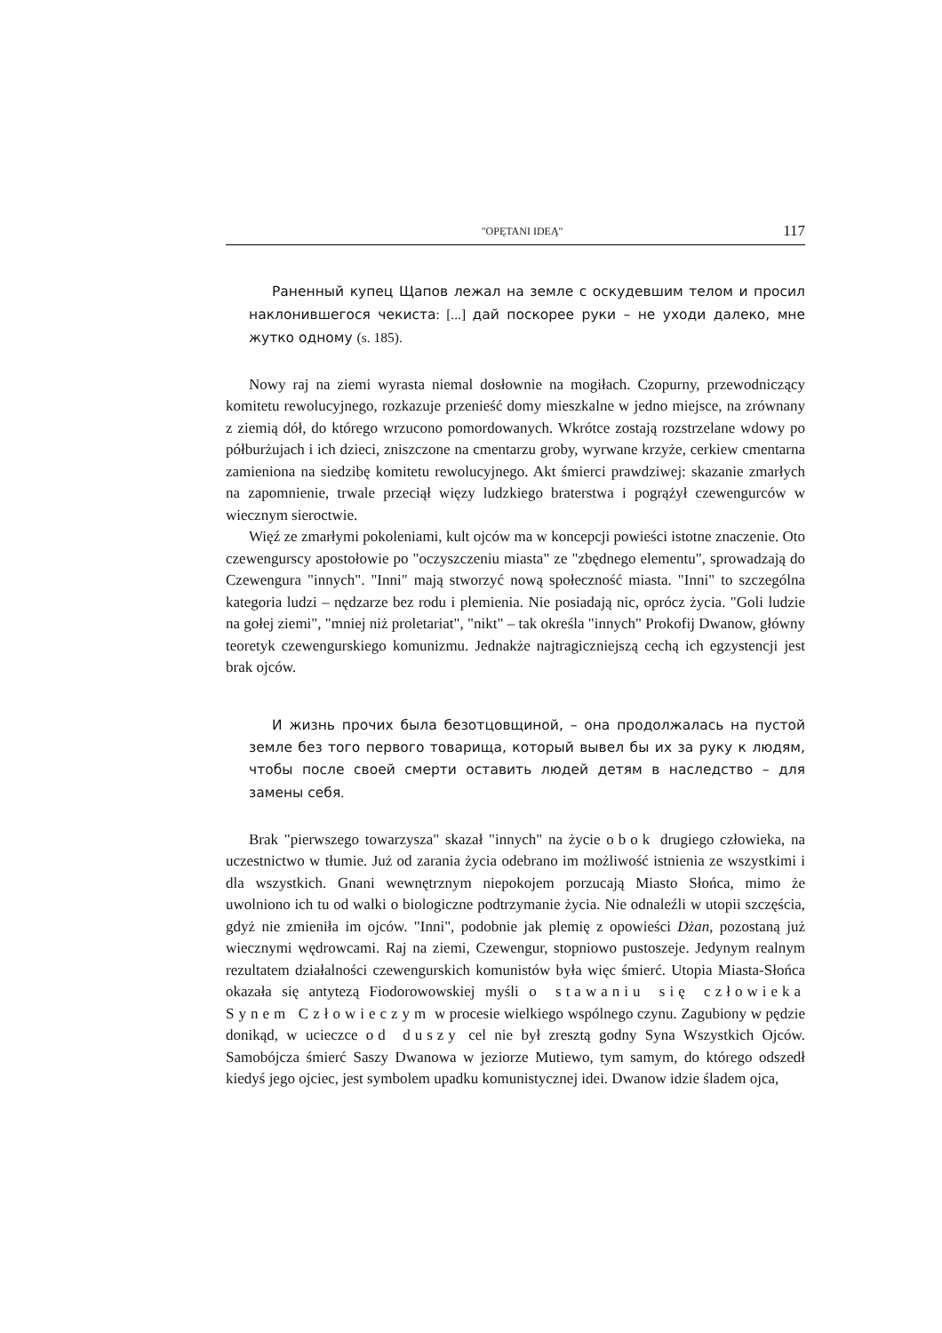"OPĘTANI IDEĄ" 117
Раненный купец Щапов лежал на земле с оскудевшим телом и просил наклонившегося чекиста: [...] дай поскорее руки – не уходи далеко, мне жутко одному (s. 185).
Nowy raj na ziemi wyrasta niemal dosłownie na mogiłach. Czopurny, przewodniczący komitetu rewolucyjnego, rozkazuje przenieść domy mieszkalne w jedno miejsce, na zrównany z ziemią dół, do którego wrzucono pomordowanych. Wkrótce zostają rozstrzelane wdowy po półburżujach i ich dzieci, zniszczone na cmentarzu groby, wyrwane krzyże, cerkiew cmentarna zamieniona na siedzibę komitetu rewolucyjnego. Akt śmierci prawdziwej: skazanie zmarłych na zapomnienie, trwale przeciął więzy ludzkiego braterstwa i pogrążył czewengurców w wiecznym sieroctwie.
Więź ze zmarłymi pokoleniami, kult ojców ma w koncepcji powieści istotne znaczenie. Oto czewengurscy apostołowie po "oczyszczeniu miasta" ze "zbędnego elementu", sprowadzają do Czewengura "innych". "Inni" mają stworzyć nową społeczność miasta. "Inni" to szczególna kategoria ludzi – nędzarze bez rodu i plemienia. Nie posiadają nic, oprócz życia. "Goli ludzie na gołej ziemi", "mniej niż proletariat", "nikt" – tak określa "innych" Prokofij Dwanow, główny teoretyk czewengurskiego komunizmu. Jednakże najtragiczniejszą cechą ich egzystencji jest brak ojców.
И жизнь прочих была безотцовщиной, – она продолжалась на пустой земле без того первого товарища, который вывел бы их за руку к людям, чтобы после своей смерти оставить людей детям в наследство – для замены себя.
Brak "pierwszego towarzysza" skazał "innych" na życie obok drugiego człowieka, na uczestnictwo w tłumie. Już od zarania życia odebrano im możliwość istnienia ze wszystkimi i dla wszystkich. Gnani wewnętrznym niepokojem porzucają Miasto Słońca, mimo że uwolniono ich tu od walki o biologiczne podtrzymanie życia. Nie odnaleźli w utopii szczęścia, gdyż nie zmieniła im ojców. "Inni", podobnie jak plemię z opowieści Dżan, pozostaną już wiecznymi wędrowcami. Raj na ziemi, Czewengur, stopniowo pustoszeje. Jedynym realnym rezultatem działalności czewengurskich komunistów była więc śmierć. Utopia Miasta-Słońca okazała się antytezą Fiodorowowskiej myśli o stawaniu się człowieka Synem Człowieczym w procesie wielkiego wspólnego czynu. Zagubiony w pędzie donikąd, w ucieczce od duszy cel nie był zresztą godny Syna Wszystkich Ojców. Samobójcza śmierć Saszy Dwanowa w jeziorze Mutiewo, tym samym, do którego odszedł kiedyś jego ojciec, jest symbolem upadku komunistycznej idei. Dwanow idzie śladem ojca,